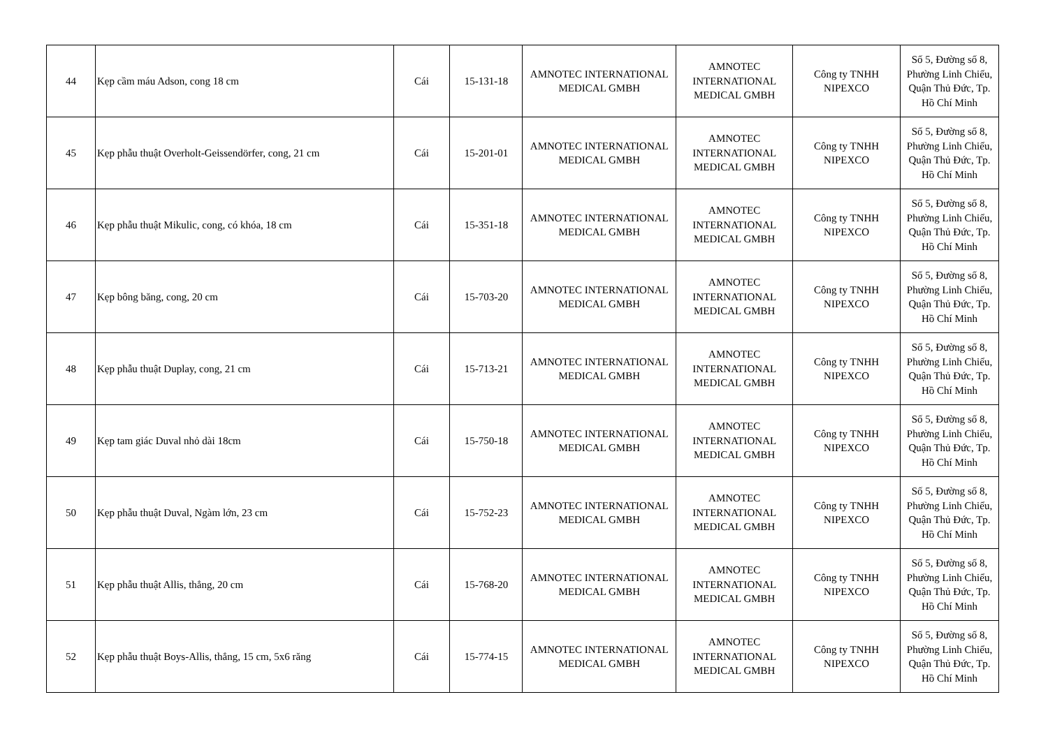| 44 | Kẹp cầm máu Adson, cong 18 cm | Cái | 15-131-18 | AMNOTEC INTERNATIONAL MEDICAL GMBH | AMNOTEC INTERNATIONAL MEDICAL GMBH | Công ty TNHH NIPEXCO | Số 5, Đường số 8, Phường Linh Chiểu, Quận Thủ Đức, Tp. Hồ Chí Minh |
| 45 | Kẹp phẫu thuật Overholt-Geissendörfer, cong, 21 cm | Cái | 15-201-01 | AMNOTEC INTERNATIONAL MEDICAL GMBH | AMNOTEC INTERNATIONAL MEDICAL GMBH | Công ty TNHH NIPEXCO | Số 5, Đường số 8, Phường Linh Chiểu, Quận Thủ Đức, Tp. Hồ Chí Minh |
| 46 | Kẹp phẫu thuật Mikulic, cong, có khóa, 18 cm | Cái | 15-351-18 | AMNOTEC INTERNATIONAL MEDICAL GMBH | AMNOTEC INTERNATIONAL MEDICAL GMBH | Công ty TNHH NIPEXCO | Số 5, Đường số 8, Phường Linh Chiểu, Quận Thủ Đức, Tp. Hồ Chí Minh |
| 47 | Kẹp bông băng, cong, 20 cm | Cái | 15-703-20 | AMNOTEC INTERNATIONAL MEDICAL GMBH | AMNOTEC INTERNATIONAL MEDICAL GMBH | Công ty TNHH NIPEXCO | Số 5, Đường số 8, Phường Linh Chiểu, Quận Thủ Đức, Tp. Hồ Chí Minh |
| 48 | Kẹp phẫu thuật Duplay, cong, 21 cm | Cái | 15-713-21 | AMNOTEC INTERNATIONAL MEDICAL GMBH | AMNOTEC INTERNATIONAL MEDICAL GMBH | Công ty TNHH NIPEXCO | Số 5, Đường số 8, Phường Linh Chiểu, Quận Thủ Đức, Tp. Hồ Chí Minh |
| 49 | Kẹp tam giác Duval nhỏ dài 18cm | Cái | 15-750-18 | AMNOTEC INTERNATIONAL MEDICAL GMBH | AMNOTEC INTERNATIONAL MEDICAL GMBH | Công ty TNHH NIPEXCO | Số 5, Đường số 8, Phường Linh Chiểu, Quận Thủ Đức, Tp. Hồ Chí Minh |
| 50 | Kẹp phẫu thuật Duval, Ngàm lớn, 23 cm | Cái | 15-752-23 | AMNOTEC INTERNATIONAL MEDICAL GMBH | AMNOTEC INTERNATIONAL MEDICAL GMBH | Công ty TNHH NIPEXCO | Số 5, Đường số 8, Phường Linh Chiểu, Quận Thủ Đức, Tp. Hồ Chí Minh |
| 51 | Kẹp phẫu thuật Allis, thẳng, 20 cm | Cái | 15-768-20 | AMNOTEC INTERNATIONAL MEDICAL GMBH | AMNOTEC INTERNATIONAL MEDICAL GMBH | Công ty TNHH NIPEXCO | Số 5, Đường số 8, Phường Linh Chiểu, Quận Thủ Đức, Tp. Hồ Chí Minh |
| 52 | Kẹp phẫu thuật Boys-Allis, thẳng, 15 cm, 5x6 răng | Cái | 15-774-15 | AMNOTEC INTERNATIONAL MEDICAL GMBH | AMNOTEC INTERNATIONAL MEDICAL GMBH | Công ty TNHH NIPEXCO | Số 5, Đường số 8, Phường Linh Chiểu, Quận Thủ Đức, Tp. Hồ Chí Minh |